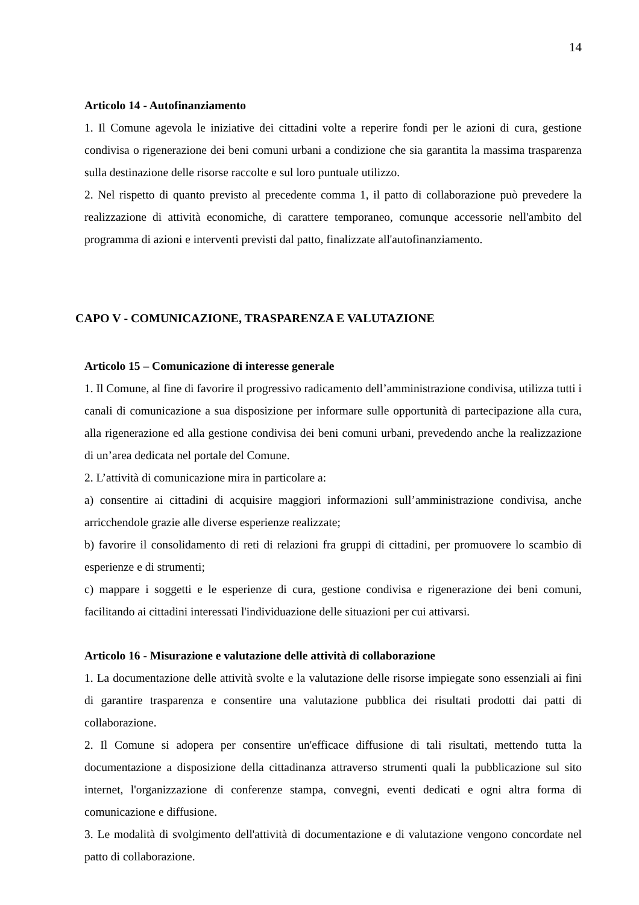14
Articolo 14 - Autofinanziamento
1. Il Comune agevola le iniziative dei cittadini volte a reperire fondi per le azioni di cura, gestione condivisa o rigenerazione dei beni comuni urbani a condizione che sia garantita la massima trasparenza sulla destinazione delle risorse raccolte e sul loro puntuale utilizzo.
2. Nel rispetto di quanto previsto al precedente comma 1, il patto di collaborazione può prevedere la realizzazione di attività economiche, di carattere temporaneo, comunque accessorie nell'ambito del programma di azioni e interventi previsti dal patto, finalizzate all'autofinanziamento.
CAPO V - COMUNICAZIONE, TRASPARENZA E VALUTAZIONE
Articolo 15 – Comunicazione di interesse generale
1. Il Comune, al fine di favorire il progressivo radicamento dell’amministrazione condivisa, utilizza tutti i canali di comunicazione a sua disposizione per informare sulle opportunità di partecipazione alla cura, alla rigenerazione ed alla gestione condivisa dei beni comuni urbani, prevedendo anche la realizzazione di un’area dedicata nel portale del Comune.
2. L’attività di comunicazione mira in particolare a:
a) consentire ai cittadini di acquisire maggiori informazioni sull’amministrazione condivisa, anche arricchendole grazie alle diverse esperienze realizzate;
b) favorire il consolidamento di reti di relazioni fra gruppi di cittadini, per promuovere lo scambio di esperienze e di strumenti;
c) mappare i soggetti e le esperienze di cura, gestione condivisa e rigenerazione dei beni comuni, facilitando ai cittadini interessati l'individuazione delle situazioni per cui attivarsi.
Articolo 16 - Misurazione e valutazione delle attività di collaborazione
1. La documentazione delle attività svolte e la valutazione delle risorse impiegate sono essenziali ai fini di garantire trasparenza e consentire una valutazione pubblica dei risultati prodotti dai patti di collaborazione.
2. Il Comune si adopera per consentire un'efficace diffusione di tali risultati, mettendo tutta la documentazione a disposizione della cittadinanza attraverso strumenti quali la pubblicazione sul sito internet, l'organizzazione di conferenze stampa, convegni, eventi dedicati e ogni altra forma di comunicazione e diffusione.
3. Le modalità di svolgimento dell'attività di documentazione e di valutazione vengono concordate nel patto di collaborazione.